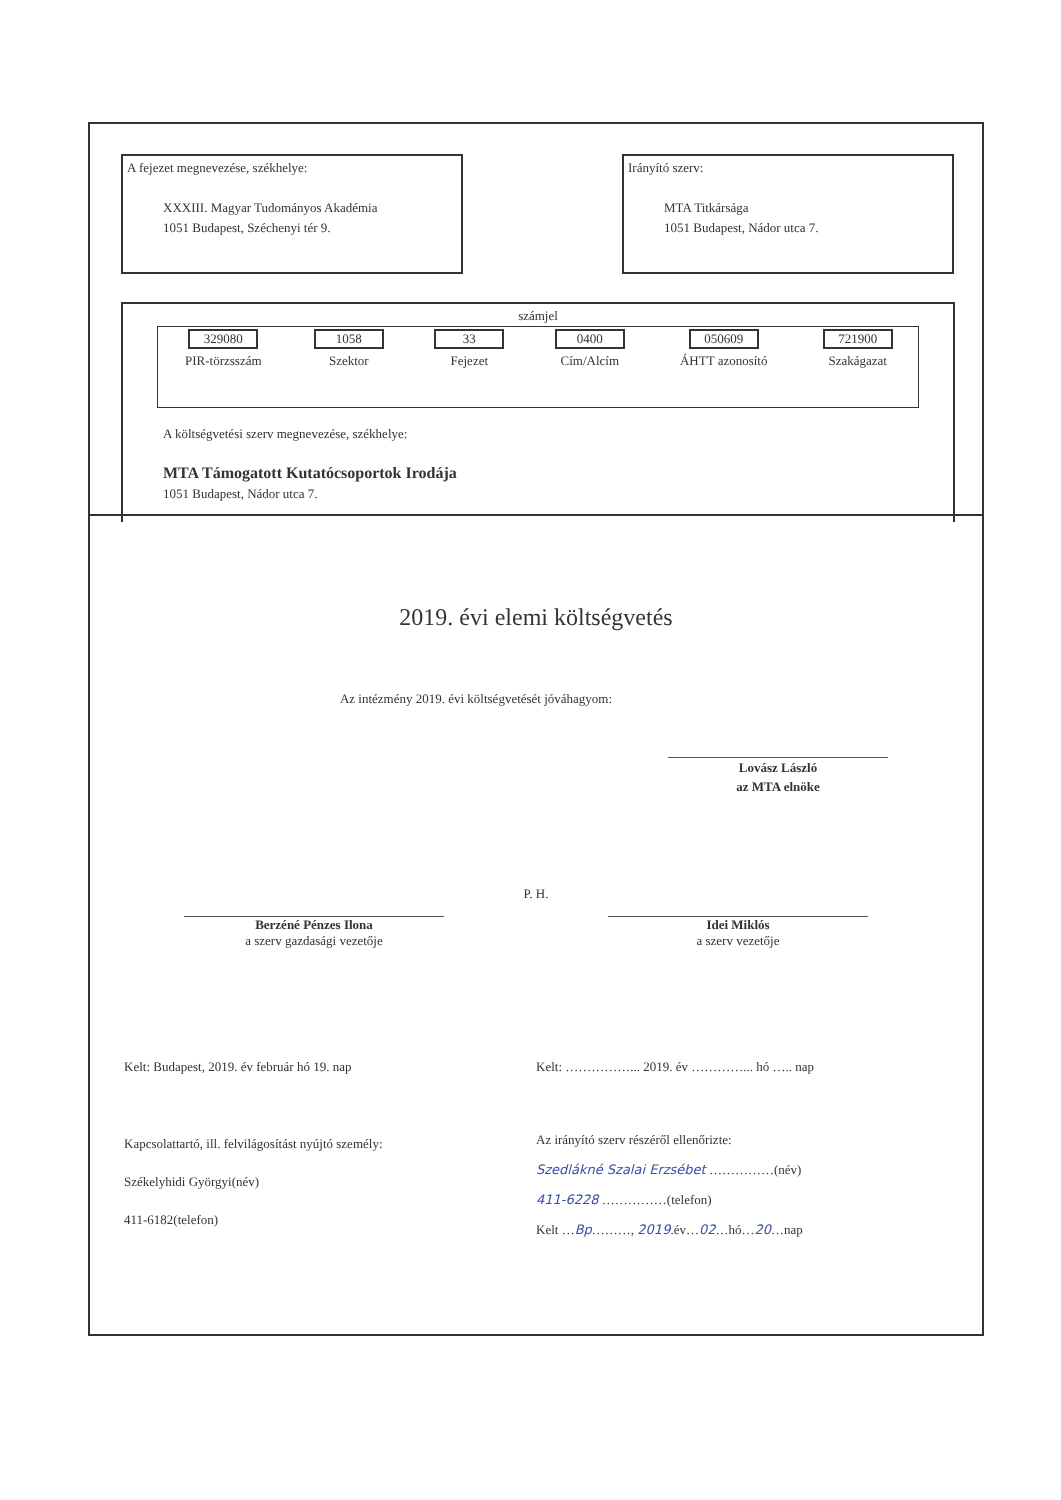A fejezet megnevezése, székhelye:
XXXIII. Magyar Tudományos Akadémia
1051 Budapest, Széchenyi tér 9.
Irányító szerv:
MTA Titkársága
1051 Budapest, Nádor utca 7.
számjel
| 329080 | 1058 | 33 | 0400 | 050609 | 721900 |
| PIR-törzsszám | Szektor | Fejezet | Cím/Alcím | ÁHTT azonosító | Szakágazat |
A költségvetési szerv megnevezése, székhelye:
MTA Támogatott Kutatócsoportok Irodája
1051 Budapest, Nádor utca 7.
2019. évi elemi költségvetés
Az intézmény 2019. évi költségvetését jóváhagyom:
Lovász László
az MTA elnöke
P. H.
Berzéné Pénzes Ilona
a szerv gazdasági vezetője
Idei Miklós
a szerv vezetője
Kelt: Budapest, 2019. év február hó 19. nap Kelt: ……………... 2019. év …………... hó ….. nap
Kapcsolattartó, ill. felvilágosítást nyújtó személy:
Székelyhidi Györgyi(név)
411-6182(telefon)
Az irányító szerv részéről ellenőrizte:
Szedlákné Szalai Erzsébet ……………(név)
411-6228 ……………(telefon)
Kelt …Bp………, 2019.év…02…hó…20…nap